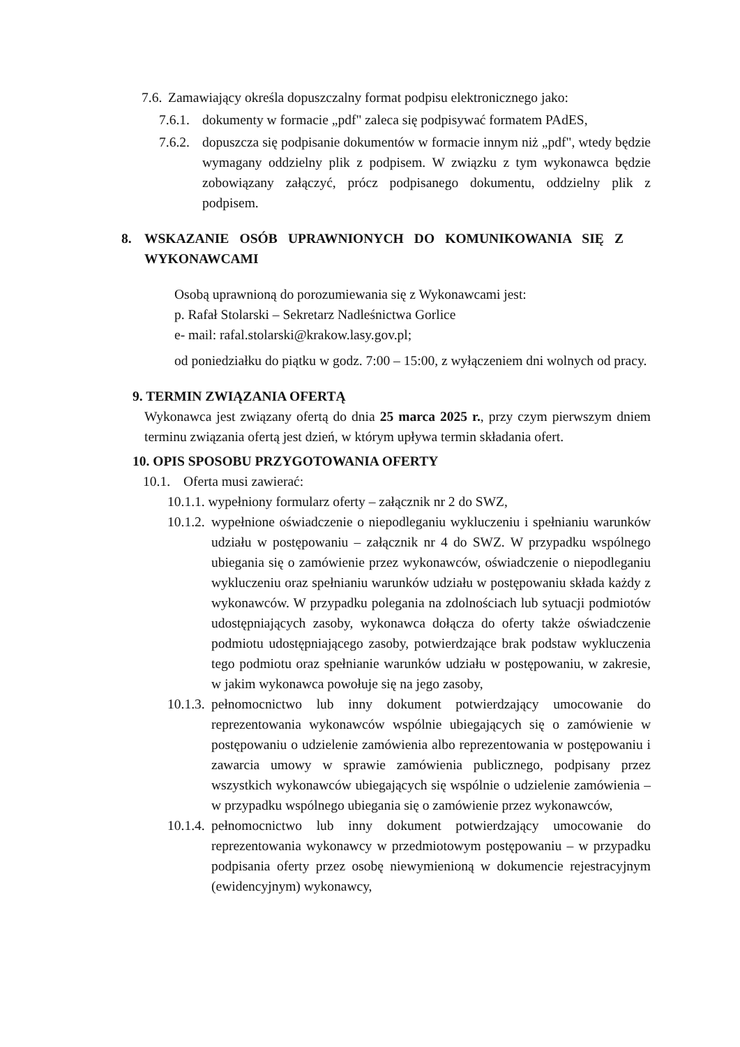7.6.
Zamawiający określa dopuszczalny format podpisu elektronicznego jako:
7.6.1.
dokumenty w formacie „pdf" zaleca się podpisywać formatem PAdES,
7.6.2.
dopuszcza się podpisanie dokumentów w formacie innym niż „pdf", wtedy będzie wymagany oddzielny plik z podpisem. W związku z tym wykonawca będzie zobowiązany załączyć, prócz podpisanego dokumentu, oddzielny plik z podpisem.
8. WSKAZANIE OSÓB UPRAWNIONYCH DO KOMUNIKOWANIA SIĘ Z WYKONAWCAMI
Osobą uprawnioną do porozumiewania się z Wykonawcami jest:
p. Rafał Stolarski – Sekretarz Nadleśnictwa Gorlice
e- mail: rafal.stolarski@krakow.lasy.gov.pl;
od poniedziałku do piątku w godz. 7:00 – 15:00, z wyłączeniem dni wolnych od pracy.
9. TERMIN ZWIĄZANIA OFERTĄ
Wykonawca jest związany ofertą do dnia 25 marca 2025 r., przy czym pierwszym dniem terminu związania ofertą jest dzień, w którym upływa termin składania ofert.
10. OPIS SPOSOBU PRZYGOTOWANIA OFERTY
10.1.
Oferta musi zawierać:
10.1.1. wypełniony formularz oferty – załącznik nr 2 do SWZ,
10.1.2.
wypełnione oświadczenie o niepodleganiu wykluczeniu i spełnianiu warunków udziału w postępowaniu – załącznik nr 4 do SWZ. W przypadku wspólnego ubiegania się o zamówienie przez wykonawców, oświadczenie o niepodleganiu wykluczeniu oraz spełnianiu warunków udziału w postępowaniu składa każdy z wykonawców. W przypadku polegania na zdolnościach lub sytuacji podmiotów udostępniających zasoby, wykonawca dołącza do oferty także oświadczenie podmiotu udostępniającego zasoby, potwierdzające brak podstaw wykluczenia tego podmiotu oraz spełnianie warunków udziału w postępowaniu, w zakresie, w jakim wykonawca powołuje się na jego zasoby,
10.1.3.
pełnomocnictwo lub inny dokument potwierdzający umocowanie do reprezentowania wykonawców wspólnie ubiegających się o zamówienie w postępowaniu o udzielenie zamówienia albo reprezentowania w postępowaniu i zawarcia umowy w sprawie zamówienia publicznego, podpisany przez wszystkich wykonawców ubiegających się wspólnie o udzielenie zamówienia – w przypadku wspólnego ubiegania się o zamówienie przez wykonawców,
10.1.4.
pełnomocnictwo lub inny dokument potwierdzający umocowanie do reprezentowania wykonawcy w przedmiotowym postępowaniu – w przypadku podpisania oferty przez osobę niewymienioną w dokumencie rejestracyjnym (ewidencyjnym) wykonawcy,